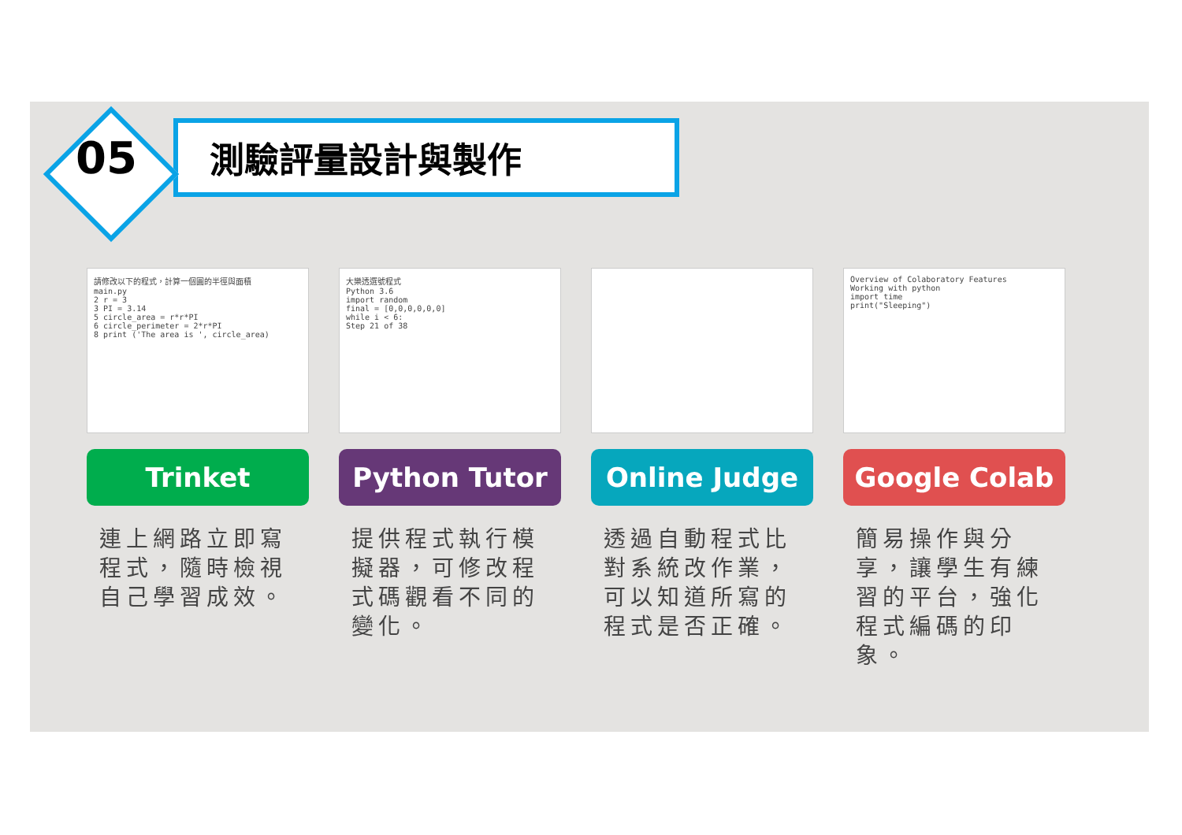05
測驗評量設計與製作
請修改以下的程式，計算一個圓的半徑與面積
main.py
2 r = 3
3 PI = 3.14
5 circle_area = r*r*PI
6 circle_perimeter = 2*r*PI
8 print ('The area is ', circle_area)
Trinket
連上網路立即寫程式，隨時檢視自己學習成效。
大樂透選號程式
Python 3.6
import random
final = [0,0,0,0,0,0]
while i < 6:
Step 21 of 38
Python Tutor
提供程式執行模擬器，可修改程式碼觀看不同的變化。
Online Judge
透過自動程式比對系統改作業，可以知道所寫的程式是否正確。
Overview of Colaboratory Features
Working with python
import time
print("Sleeping")
Google Colab
簡易操作與分享，讓學生有練習的平台，強化程式編碼的印象。